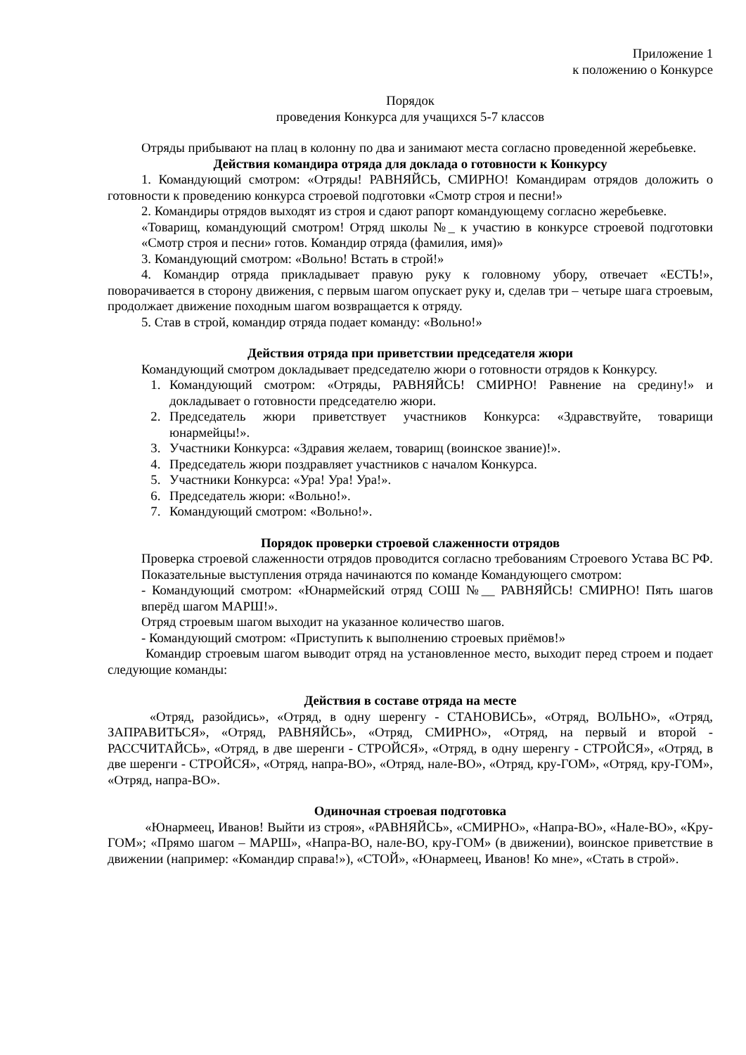Приложение 1
к положению о Конкурсе
Порядок
проведения Конкурса для учащихся 5-7 классов
Отряды прибывают на плац в колонну по два и занимают места согласно проведенной жеребьевке.
Действия командира отряда для доклада о готовности к Конкурсу
1. Командующий смотром: «Отряды! РАВНЯЙСЬ, СМИРНО! Командирам отрядов доложить о готовности к проведению конкурса строевой подготовки «Смотр строя и песни!»
2. Командиры отрядов выходят из строя и сдают рапорт командующему согласно жеребьевке.
«Товарищ, командующий смотром! Отряд школы №_ к участию в конкурсе строевой подготовки «Смотр строя и песни» готов. Командир отряда (фамилия, имя)»
3. Командующий смотром: «Вольно! Встать в строй!»
4. Командир отряда прикладывает правую руку к головному убору, отвечает «ЕСТЬ!», поворачивается в сторону движения, с первым шагом опускает руку и, сделав три – четыре шага строевым, продолжает движение походным шагом возвращается к отряду.
5. Став в строй, командир отряда подает команду: «Вольно!»
Действия отряда при приветствии председателя жюри
Командующий смотром докладывает председателю жюри о готовности отрядов к Конкурсу.
1. Командующий смотром: «Отряды, РАВНЯЙСЬ! СМИРНО! Равнение на средину!» и докладывает о готовности председателю жюри.
2. Председатель жюри приветствует участников Конкурса: «Здравствуйте, товарищи юнармейцы!».
3. Участники Конкурса: «Здравия желаем, товарищ (воинское звание)!».
4. Председатель жюри поздравляет участников с началом Конкурса.
5. Участники Конкурса: «Ура! Ура! Ура!».
6. Председатель жюри: «Вольно!».
7. Командующий смотром: «Вольно!».
Порядок проверки строевой слаженности отрядов
Проверка строевой слаженности отрядов проводится согласно требованиям Строевого Устава ВС РФ.
Показательные выступления отряда начинаются по команде Командующего смотром:
- Командующий смотром: «Юнармейский отряд СОШ №__ РАВНЯЙСЬ! СМИРНО! Пять шагов вперёд шагом МАРШ!».
Отряд строевым шагом выходит на указанное количество шагов.
- Командующий смотром: «Приступить к выполнению строевых приёмов!»
Командир строевым шагом выводит отряд на установленное место, выходит перед строем и подает следующие команды:
Действия в составе отряда на месте
«Отряд, разойдись», «Отряд, в одну шеренгу - СТАНОВИСЬ», «Отряд, ВОЛЬНО», «Отряд, ЗАПРАВИТЬСЯ», «Отряд, РАВНЯЙСЬ», «Отряд, СМИРНО», «Отряд, на первый и второй - РАССЧИТАЙСЬ», «Отряд, в две шеренги - СТРОЙСЯ», «Отряд, в одну шеренгу - СТРОЙСЯ», «Отряд, в две шеренги - СТРОЙСЯ», «Отряд, напра-ВО», «Отряд, нале-ВО», «Отряд, кру-ГОМ», «Отряд, кру-ГОМ», «Отряд, напра-ВО».
Одиночная строевая подготовка
«Юнармеец, Иванов! Выйти из строя», «РАВНЯЙСЬ», «СМИРНО», «Напра-ВО», «Нале-ВО», «Кру-ГОМ»; «Прямо шагом – МАРШ», «Напра-ВО, нале-ВО, кру-ГОМ» (в движении), воинское приветствие в движении (например: «Командир справа!»), «СТОЙ», «Юнармеец, Иванов! Ко мне», «Стать в строй».